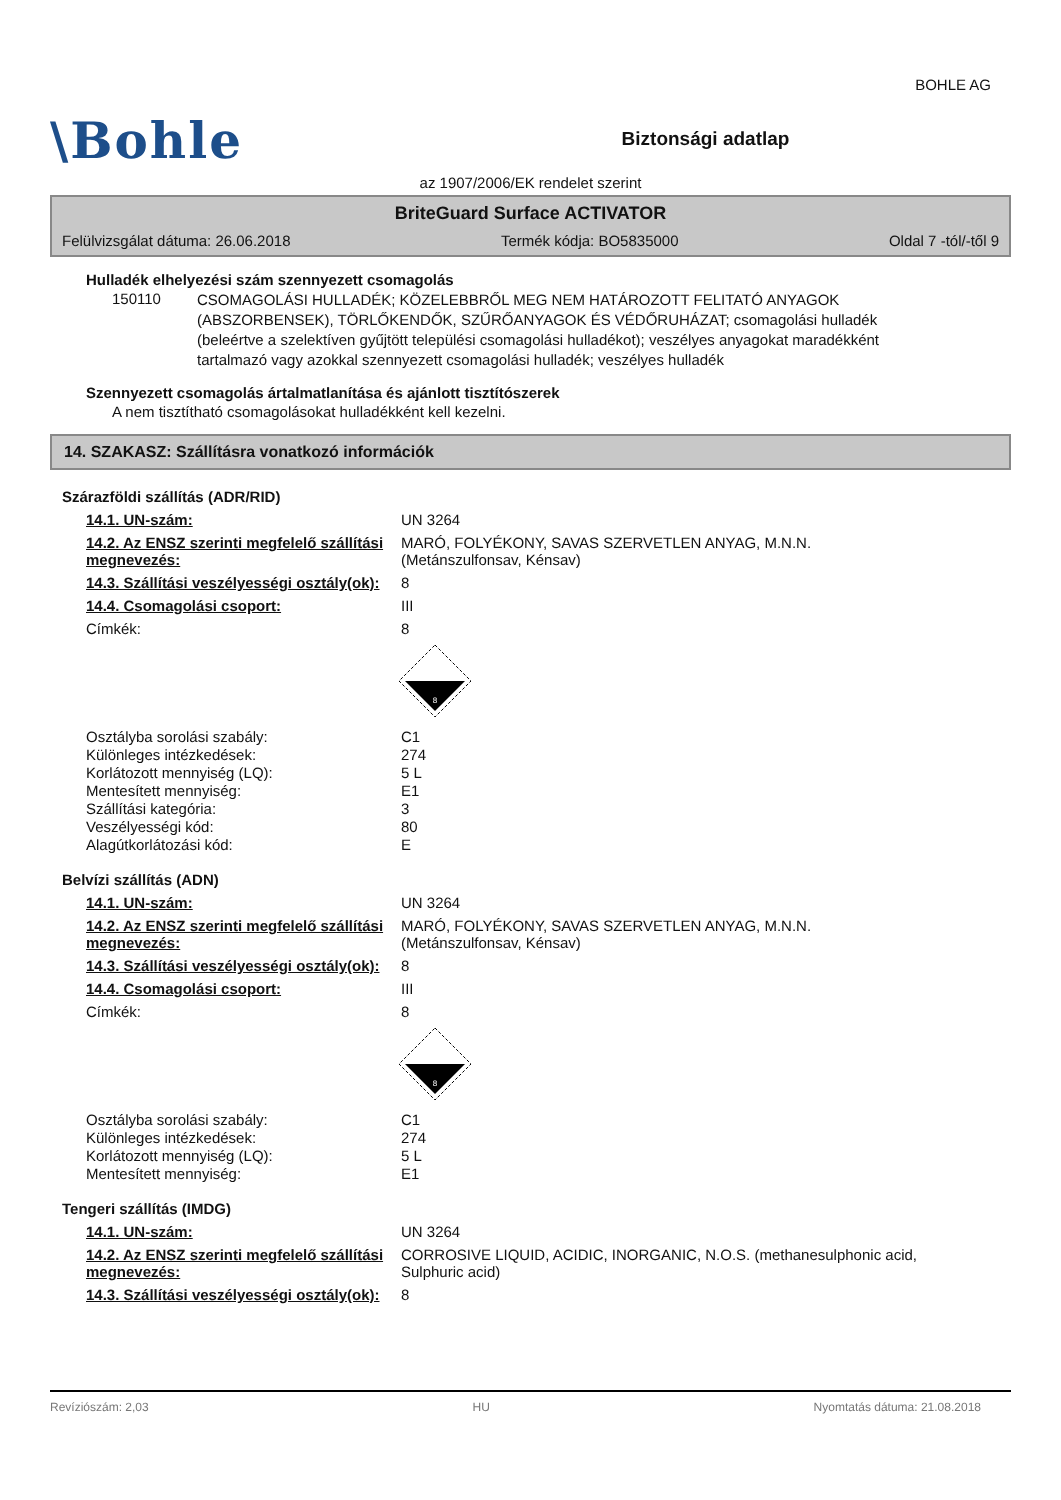BOHLE AG
\Bohle
Biztonsági adatlap
az 1907/2006/EK rendelet szerint
BriteGuard Surface ACTIVATOR
Felülvizsgálat dátuma: 26.06.2018 Termék kódja: BO5835000 Oldal 7 -tól/-től 9
Hulladék elhelyezési szám szennyezett csomagolás
150110
CSOMAGOLÁSI HULLADÉK; KÖZELEBBRŐL MEG NEM HATÁROZOTT FELITATÓ ANYAGOK (ABSZORBENSEK), TÖRLŐKENDŐK, SZŰRŐANYAGOK ÉS VÉDŐRUHÁZAT; csomagolási hulladék (beleértve a szelektíven gyűjtött települési csomagolási hulladékot); veszélyes anyagokat maradékként tartalmazó vagy azokkal szennyezett csomagolási hulladék; veszélyes hulladék
Szennyezett csomagolás ártalmatlanítása és ajánlott tisztítószerek
A nem tisztítható csomagolásokat hulladékként kell kezelni.
14. SZAKASZ: Szállításra vonatkozó információk
Szárazföldi szállítás (ADR/RID)
14.1. UN-szám: UN 3264
14.2. Az ENSZ szerinti megfelelő szállítási megnevezés:
MARÓ, FOLYÉKONY, SAVAS SZERVETLEN ANYAG, M.N.N.
(Metánszulfonsav, Kénsav)
14.3. Szállítási veszélyességi osztály(ok):
8
14.4. Csomagolási csoport: III
Címkék: 8
8
Osztályba sorolási szabály: C1
Különleges intézkedések: 274
Korlátozott mennyiség (LQ): 5 L
Mentesített mennyiség: E1
Szállítási kategória: 3
Veszélyességi kód: 80
Alagútkorlátozási kód: E
Belvízi szállítás (ADN)
14.1. UN-szám: UN 3264
14.2. Az ENSZ szerinti megfelelő szállítási megnevezés:
MARÓ, FOLYÉKONY, SAVAS SZERVETLEN ANYAG, M.N.N.
(Metánszulfonsav, Kénsav)
14.3. Szállítási veszélyességi osztály(ok):
8
14.4. Csomagolási csoport: III
Címkék: 8
8
Osztályba sorolási szabály: C1
Különleges intézkedések: 274
Korlátozott mennyiség (LQ): 5 L
Mentesített mennyiség: E1
Tengeri szállítás (IMDG)
14.1. UN-szám: UN 3264
14.2. Az ENSZ szerinti megfelelő szállítási megnevezés:
CORROSIVE LIQUID, ACIDIC, INORGANIC, N.O.S. (methanesulphonic acid, Sulphuric acid)
14.3. Szállítási veszélyességi osztály(ok):
8
Revíziószám: 2,03 HU Nyomtatás dátuma: 21.08.2018